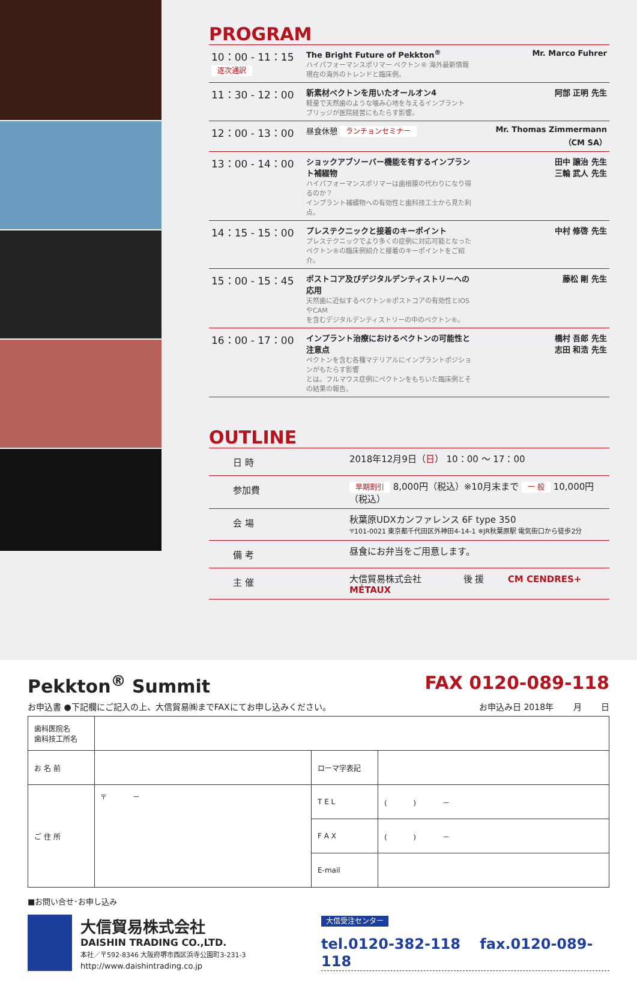PROGRAM
| 10：00 - 11：15 逐次通訳 | The Bright Future of Pekkton<sup>®</sup> ハイパフォーマンスポリマー ペクトン® 海外最新情報 現在の海外のトレンドと臨床例。 | Mr. Marco Fuhrer |
| 11：30 - 12：00 | 新素材ペクトンを用いたオールオン4 軽量で天然歯のような噛み心地を与えるインプラント ブリッジが医院経営にもたらす影響。 | 阿部 正明 先生 |
| 12：00 - 13：00 | 昼食休憩 ランチョンセミナー | Mr. Thomas Zimmermann（CM SA） |
| 13：00 - 14：00 | ショックアブソーバー機能を有するインプラント補綴物 ハイパフォーマンスポリマーは歯根膜の代わりになり得るのか？ インプラント補綴物への有効性と歯科技工士から見た利点。 | 田中 譲治 先生 三輪 武人 先生 |
| 14：15 - 15：00 | プレステクニックと接着のキーポイント プレステクニックでより多くの症例に対応可能となった ペクトン®の臨床例紹介と接着のキーポイントをご紹介。 | 中村 修啓 先生 |
| 15：00 - 15：45 | ポストコア及びデジタルデンティストリーへの応用 天然歯に近似するペクトン®ポストコアの有効性とIOSやCAM を含むデジタルデンティストリーの中のペクトン®。 | 藤松 剛 先生 |
| 16：00 - 17：00 | インプラント治療におけるペクトンの可能性と注意点 ペクトンを含む各種マテリアルにインプラントポジションがもたらす影響 とは。フルマウス症例にペクトンをもちいた臨床例とその結果の報告。 | 橋村 吾郎 先生 志田 和浩 先生 |
OUTLINE
| 日 時 | 2018年12月9日（ 日 ） 10：00 ～ 17：00 |
| 参加費 | 早期割引 8,000円（税込）※10月末まで 一 般 10,000円（税込） |
| 会 場 | 秋葉原UDXカンファレンス 6F type 350 〒101-0021 東京都千代田区外神田4-14-1 ※JR秋葉原駅 電気街口から徒歩2分 |
| 備 考 | 昼食にお弁当をご用意します。 |
| 主 催 | 大信貿易株式会社 後 援 CM CENDRES+ MÉTAUX |
Pekkton<sup>®</sup> Summit FAX 0120-089-118
お申込書 ●下記欄にご記入の上、大信貿易㈱までFAXにてお申し込みください。 お申込み日 2018年 　　月 　　日
| 歯科医院名 歯科技工所名 | | | |
| お 名 前 | | ローマ字表記 | |
| ご 住 所 | 〒 － | T E L | ( ) － |
| | | F A X | ( ) － |
| | | E-mail | |
■お問い合せ･お申し込み
大信貿易株式会社
DAISHIN TRADING CO.,LTD.
本社／〒592-8346 大阪府堺市西区浜寺公園町3-231-3
http://www.daishintrading.co.jp
大信受注センター
tel.0120-382-118 　fax.0120-089-118